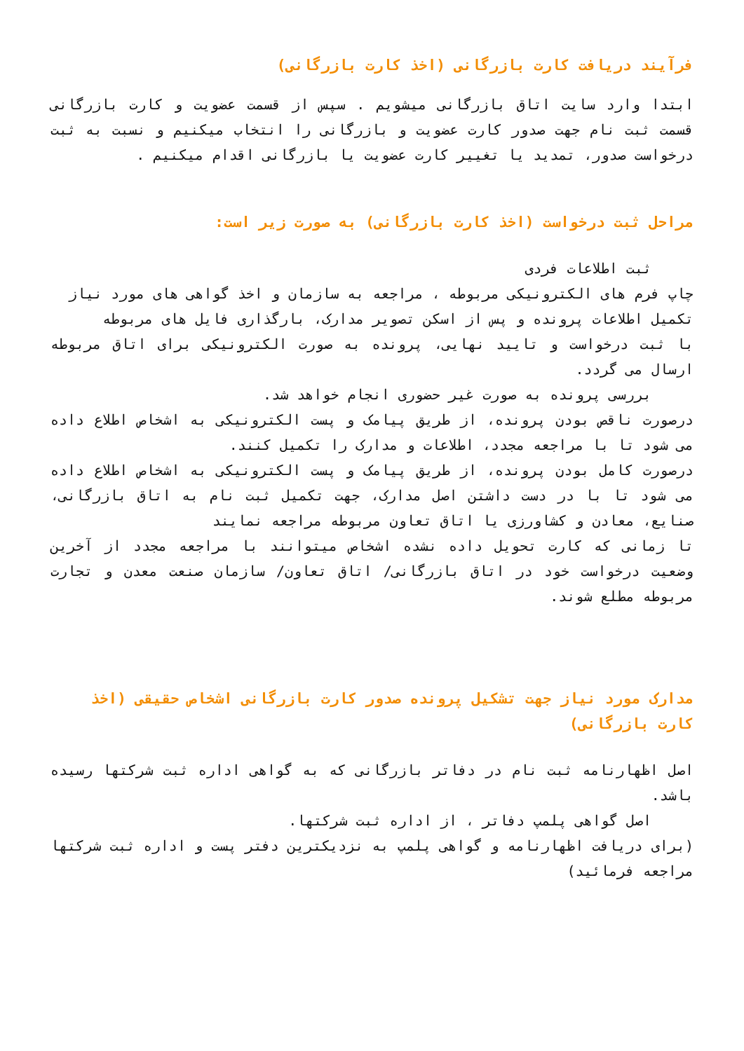فرآیند دریافت کارت بازرگانی (اخذ کارت بازرگانی)
ابتدا وارد سایت اتاق بازرگانی میشویم . سپس از قسمت عضویت و کارت بازرگانی قسمت ثبت نام جهت صدور کارت عضویت و بازرگانی را انتخاب میکنیم و نسبت به ثبت درخواست صدور، تمدید یا تغییر کارت عضویت یا بازرگانی اقدام میکنیم .
مراحل ثبت درخواست (اخذ کارت بازرگانی) به صورت زیر است:
ثبت اطلاعات فردی
چاپ فرم های الکترونیکی مربوطه ، مراجعه به سازمان و اخذ گواهی های مورد نیاز
تکمیل اطلاعات پرونده و پس از اسکن تصویر مدارک، بارگذاری فایل های مربوطه
با ثبت درخواست و تایید نهایی، پرونده به صورت الکترونیکی برای اتاق مربوطه ارسال می گردد.
بررسی پرونده به صورت غیر حضوری انجام خواهد شد.
درصورت ناقص بودن پرونده، از طریق پیامک و پست الکترونیکی به اشخاص اطلاع داده می شود تا با مراجعه مجدد، اطلاعات و مدارک را تکمیل کنند.
درصورت کامل بودن پرونده، از طریق پیامک و پست الکترونیکی به اشخاص اطلاع داده می شود تا با در دست داشتن اصل مدارک، جهت تکمیل ثبت نام به اتاق بازرگانی، صنایع، معادن و کشاورزی یا اتاق تعاون مربوطه مراجعه نمایند
تا زمانی که کارت تحویل داده نشده اشخاص میتوانند با مراجعه مجدد از آخرین وضعیت درخواست خود در اتاق بازرگانی/ اتاق تعاون/ سازمان صنعت معدن و تجارت مربوطه مطلع شوند.
مدارک مورد نیاز جهت تشکیل پرونده صدور کارت بازرگانی اشخاص حقیقی (اخذ کارت بازرگانی)
اصل اظهارنامه ثبت نام در دفاتر بازرگانی که به گواهی اداره ثبت شرکتها رسیده باشد.
اصل گواهی پلمپ دفاتر ، از اداره ثبت شرکتها.
(برای دریافت اظهارنامه و گواهی پلمپ به نزدیکترین دفتر پست و اداره ثبت شرکتها مراجعه فرمائید)